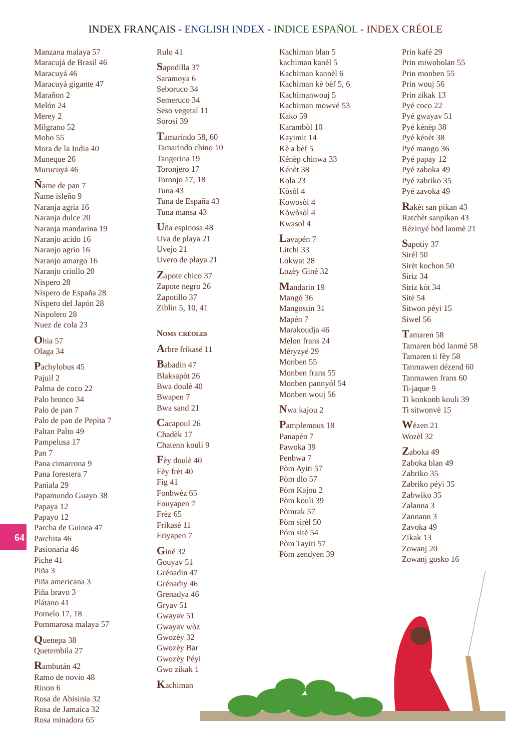INDEX FRANÇAIS - ENGLISH INDEX - INDICE ESPAÑOL - INDEX CRÉOLE
Manzana malaya 57
Maracujá de Brasil 46
Maracuyá 46
Maracuyá gigante 47
Marañon 2
Melón 24
Merey 2
Milgrano 52
Mobo 55
Mora de la India 40
Muneque 26
Murucuyá 46
Ñame de pan 7
Ñame isleño 9
Naranja agria 16
Naranja dulce 20
Naranja mandarina 19
Naranjo acido 16
Naranjo agrio 16
Naranjo amargo 16
Naranjo criollo 20
Nispero 28
Níspero de España 28
Níspero del Japón 28
Nispolero 28
Nuez de cola 23
Ohia 57
Olaga 34
Pachylobus 45
Pajuil 2
Palma de coco 22
Palo bronco 34
Palo de pan 7
Palo de pan de Pepita 7
Paltan Palto 49
Pampelusa 17
Pan 7
Pana cimarrona 9
Pana forestera 7
Paniala 29
Papamundo Guayo 38
Papaya 12
Papayo 12
Parcha de Guinea 47
Parchita 46
Pasionaria 46
Piche 41
Piña 3
Piña americana 3
Piña bravo 3
Plátano 41
Pomelo 17, 18
Pommarosa malaya 57
Quenepa 38
Quetembila 27
Rambután 42
Ramo de novio 48
Rinon 6
Rosa de Abisinia 32
Rosa de Jamaica 32
Rosa minadora 65
Rulo 41
Sapodilla 37
Saramoya 6
Seboruco 34
Semeruco 34
Seso vegetal 11
Sorosi 39
Tamarindo 58, 60
Tamarindo chino 10
Tangerina 19
Toronjero 17
Toronjo 17, 18
Tuna 43
Tuna de España 43
Tuna mansa 43
Uña espinosa 48
Uva de playa 21
Uvejo 21
Uvero de playa 21
Zapote chico 37
Zapote negro 26
Zapotillo 37
Ziblin 5, 10, 41
Noms créoles
Arbre frikasé 11
Babadin 47
Blaksapòt 26
Bwa doulè 40
Bwapen 7
Bwa sand 21
Cacapoul 26
Chadèk 17
Chatenn kouli 9
Fèy doulè 40
Fèy frèt 40
Fig 41
Fonbwèz 65
Fouyapen 7
Frèz 65
Frikasé 11
Friyapen 7
Giné 32
Gouyav 51
Grénadin 47
Grénadiy 46
Grenadya 46
Gryav 51
Gwayav 51
Gwayav wòz
Gwozèy 32
Gwozèy Bar
Gwozèy Péyi
Gwo zikak 1
Kachiman
Kachiman blan 5
kachiman kanèl 5
Kachiman kannèl 6
Kachiman kè bèf 5, 6
Kachimanwouj 5
Kachiman mowvé 53
Kako 59
Karambòl 10
Kayimit 14
Kè a bèf 5
Kénèp chinwa 33
Kénèt 38
Kola 23
Kòsòl 4
Kowosòl 4
Kòwòsòl 4
Kwasol 4
Lavapén 7
Litchi 33
Lokwat 28
Lozèy Giné 32
Mandarin 19
Mangó 36
Mangostin 31
Mapén 7
Marakoudja 46
Melon frans 24
Méryzyé 29
Monben 55
Monben frans 55
Monben pannyól 54
Monben wouj 56
Nwa kajou 2
Pamplemous 18
Panapén 7
Pawoka 39
Penbwa 7
Pòm Ayiti 57
Pòm dlo 57
Pòm Kajou 2
Pòm kouli 39
Pòmrak 57
Pòm sirèl 50
Póm sitè 54
Pòm Tayiti 57
Pòm zendyen 39
Prin kafé 29
Prin miwobolan 55
Prin monben 55
Prin wouj 56
Prin zikak 13
Pyé coco 22
Pyé gwayav 51
Pyé kénèp 38
Pyé kénèt 38
Pyé mango 36
Pyé papay 12
Pyé zaboka 49
Pyé zabriko 35
Pyé zavoka 49
Rakèt san pikan 43
Ratchèt sanpikan 43
Rézinyé bòd lanmè 21
Sapotiy 37
Sirèl 50
Sirèt kochon 50
Siriz 34
Siriz kòt 34
Sitè 54
Sitwon péyi 15
Siwel 56
Tamaren 58
Tamaren bòd lanmè 58
Tamaren ti fèy 58
Tanmawen dézend 60
Tanmawen frans 60
Ti-jaque 9
Ti konkonb kouli 39
Ti sitwonvè 15
Wézen 21
Wozèl 32
Zaboka 49
Zaboka blan 49
Zabriko 35
Zabriko péyi 35
Zabwiko 35
Zalanna 3
Zannann 3
Zavoka 49
Zikak 13
Zowanj 20
Zowanj gosko 16
64